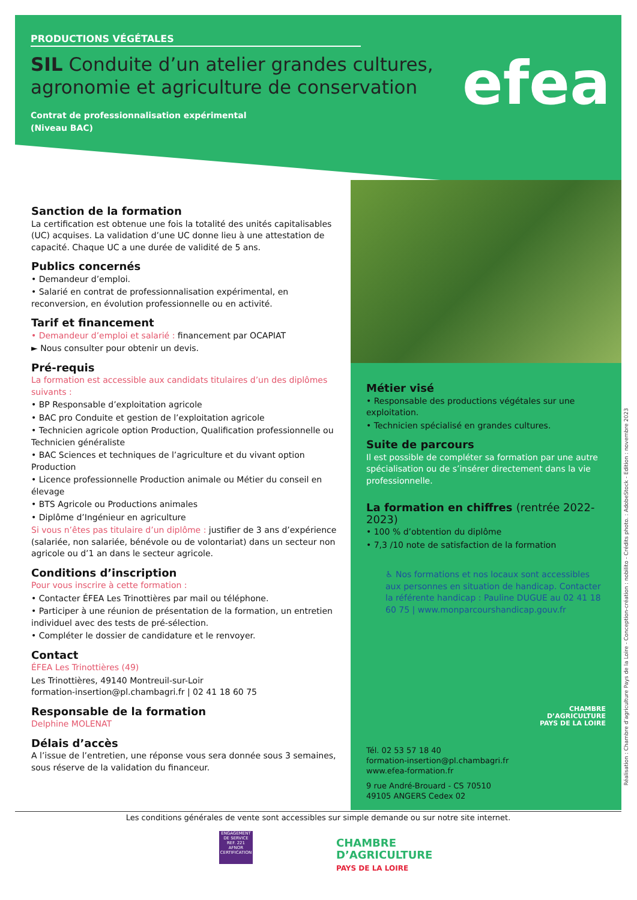PRODUCTIONS VÉGÉTALES
SIL Conduite d’un atelier grandes cultures, agronomie et agriculture de conservation
Contrat de professionnalisation expérimental
(Niveau BAC)
efea
Sanction de la formation
La certification est obtenue une fois la totalité des unités capitalisables (UC) acquises. La validation d’une UC donne lieu à une attestation de capacité. Chaque UC a une durée de validité de 5 ans.
Publics concernés
• Demandeur d’emploi.
• Salarié en contrat de professionnalisation expérimental, en reconversion, en évolution professionnelle ou en activité.
Tarif et financement
• Demandeur d’emploi et salarié : financement par OCAPIAT
► Nous consulter pour obtenir un devis.
Pré-requis
La formation est accessible aux candidats titulaires d’un des diplômes suivants :
• BP Responsable d’exploitation agricole
• BAC pro Conduite et gestion de l’exploitation agricole
• Technicien agricole option Production, Qualification professionnelle ou Technicien généraliste
• BAC Sciences et techniques de l’agriculture et du vivant option Production
• Licence professionnelle Production animale ou Métier du conseil en élevage
• BTS Agricole ou Productions animales
• Diplôme d’Ingénieur en agriculture
Si vous n’êtes pas titulaire d’un diplôme : justifier de 3 ans d’expérience (salariée, non salariée, bénévole ou de volontariat) dans un secteur non agricole ou d’1 an dans le secteur agricole.
Conditions d’inscription
Pour vous inscrire à cette formation :
• Contacter ÉFEA Les Trinottières par mail ou téléphone.
• Participer à une réunion de présentation de la formation, un entretien individuel avec des tests de pré-sélection.
• Compléter le dossier de candidature et le renvoyer.
Contact
ÉFEA Les Trinottières (49)
Les Trinottières, 49140 Montreuil-sur-Loir
formation-insertion@pl.chambagri.fr | 02 41 18 60 75
Responsable de la formation
Delphine MOLENAT
Délais d’accès
A l’issue de l’entretien, une réponse vous sera donnée sous 3 semaines, sous réserve de la validation du financeur.
Métier visé
• Responsable des productions végétales sur une exploitation.
• Technicien spécialisé en grandes cultures.
Suite de parcours
Il est possible de compléter sa formation par une autre spécialisation ou de s’insérer directement dans la vie professionnelle.
La formation en chiffres (rentrée 2022-2023)
• 100 % d’obtention du diplôme
• 7,3 /10 note de satisfaction de la formation
♿ Nos formations et nos locaux sont accessibles aux personnes en situation de handicap. Contacter la référente handicap : Pauline DUGUE au 02 41 18 60 75 | www.monparcourshandicap.gouv.fr
CHAMBRE
D’AGRICULTURE
PAYS DE LA LOIRE
Tél. 02 53 57 18 40
formation-insertion@pl.chambagri.fr
www.efea-formation.fr
9 rue André-Brouard - CS 70510
49105 ANGERS Cedex 02
Réalisation : Chambre d’agriculture Pays de la Loire - Conception-création : nobilito - Crédits photo. : AdobeStock - Edition : novembre 2023
Les conditions générales de vente sont accessibles sur simple demande ou sur notre site internet.
ENGAGEMENT DE SERVICE
REF. 221
AFNOR CERTIFICATION
CHAMBRE
D’AGRICULTURE
PAYS DE LA LOIRE